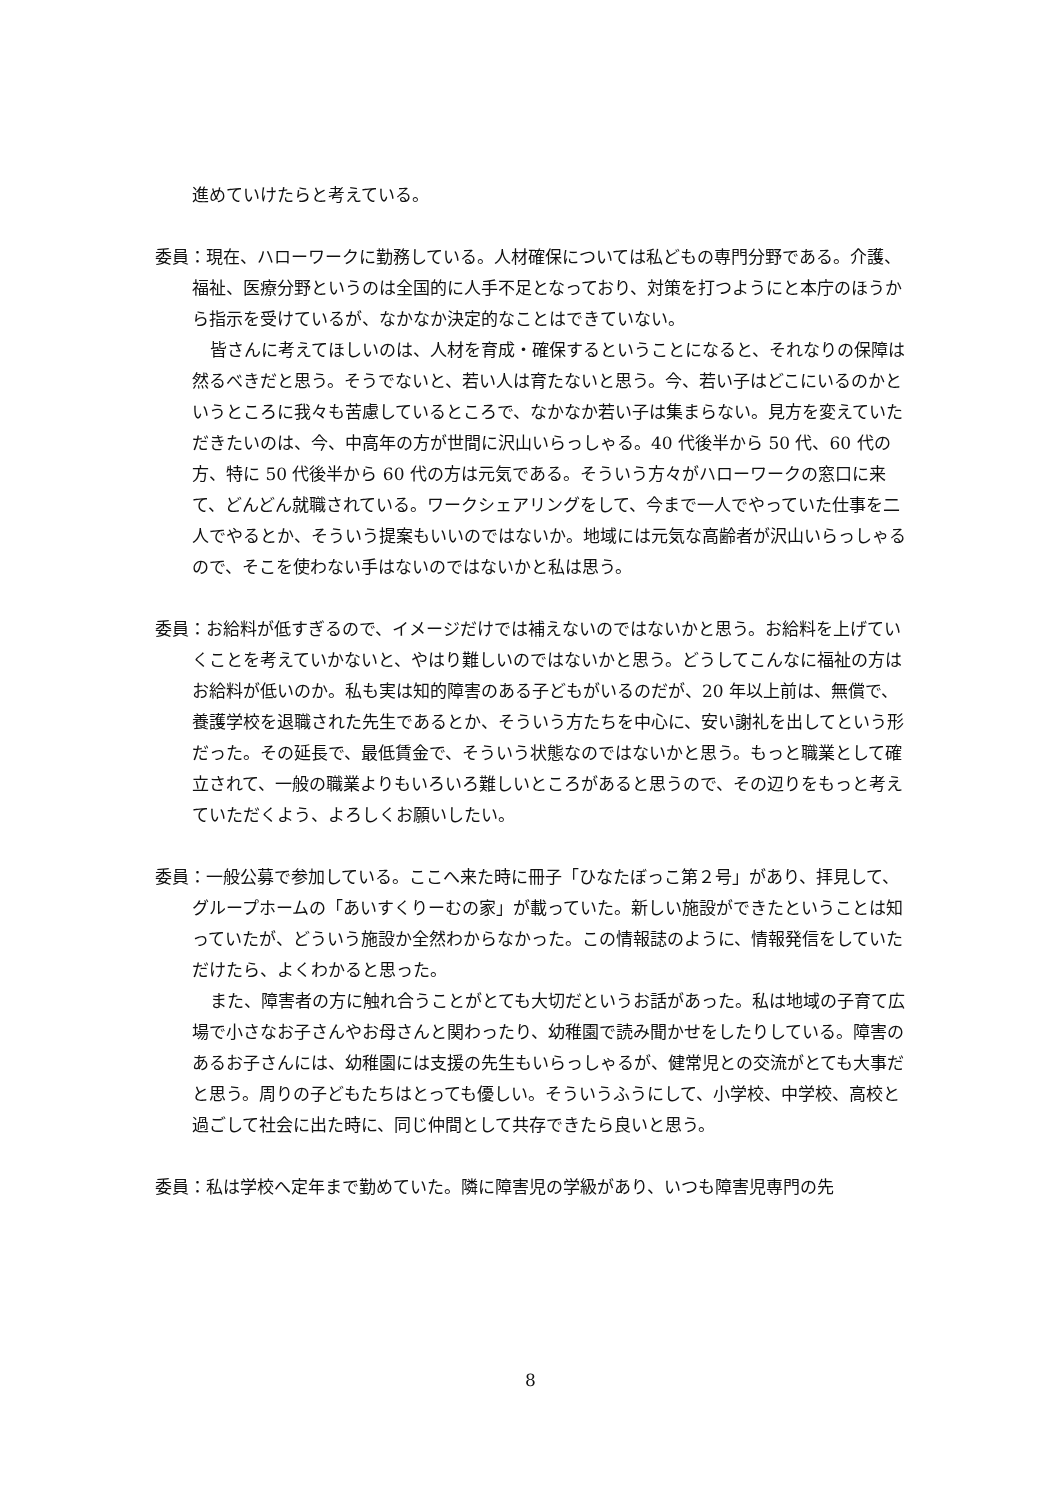進めていけたらと考えている。
委員：現在、ハローワークに勤務している。人材確保については私どもの専門分野である。介護、福祉、医療分野というのは全国的に人手不足となっており、対策を打つようにと本庁のほうから指示を受けているが、なかなか決定的なことはできていない。
皆さんに考えてほしいのは、人材を育成・確保するということになると、それなりの保障は然るべきだと思う。そうでないと、若い人は育たないと思う。今、若い子はどこにいるのかというところに我々も苦慮しているところで、なかなか若い子は集まらない。見方を変えていただきたいのは、今、中高年の方が世間に沢山いらっしゃる。40 代後半から 50 代、60 代の方、特に 50 代後半から 60 代の方は元気である。そういう方々がハローワークの窓口に来て、どんどん就職されている。ワークシェアリングをして、今まで一人でやっていた仕事を二人でやるとか、そういう提案もいいのではないか。地域には元気な高齢者が沢山いらっしゃるので、そこを使わない手はないのではないかと私は思う。
委員：お給料が低すぎるので、イメージだけでは補えないのではないかと思う。お給料を上げていくことを考えていかないと、やはり難しいのではないかと思う。どうしてこんなに福祉の方はお給料が低いのか。私も実は知的障害のある子どもがいるのだが、20 年以上前は、無償で、養護学校を退職された先生であるとか、そういう方たちを中心に、安い謝礼を出してという形だった。その延長で、最低賃金で、そういう状態なのではないかと思う。もっと職業として確立されて、一般の職業よりもいろいろ難しいところがあると思うので、その辺りをもっと考えていただくよう、よろしくお願いしたい。
委員：一般公募で参加している。ここへ来た時に冊子「ひなたぼっこ第２号」があり、拝見して、グループホームの「あいすくりーむの家」が載っていた。新しい施設ができたということは知っていたが、どういう施設か全然わからなかった。この情報誌のように、情報発信をしていただけたら、よくわかると思った。
また、障害者の方に触れ合うことがとても大切だというお話があった。私は地域の子育て広場で小さなお子さんやお母さんと関わったり、幼稚園で読み聞かせをしたりしている。障害のあるお子さんには、幼稚園には支援の先生もいらっしゃるが、健常児との交流がとても大事だと思う。周りの子どもたちはとっても優しい。そういうふうにして、小学校、中学校、高校と過ごして社会に出た時に、同じ仲間として共存できたら良いと思う。
委員：私は学校へ定年まで勤めていた。隣に障害児の学級があり、いつも障害児専門の先
8